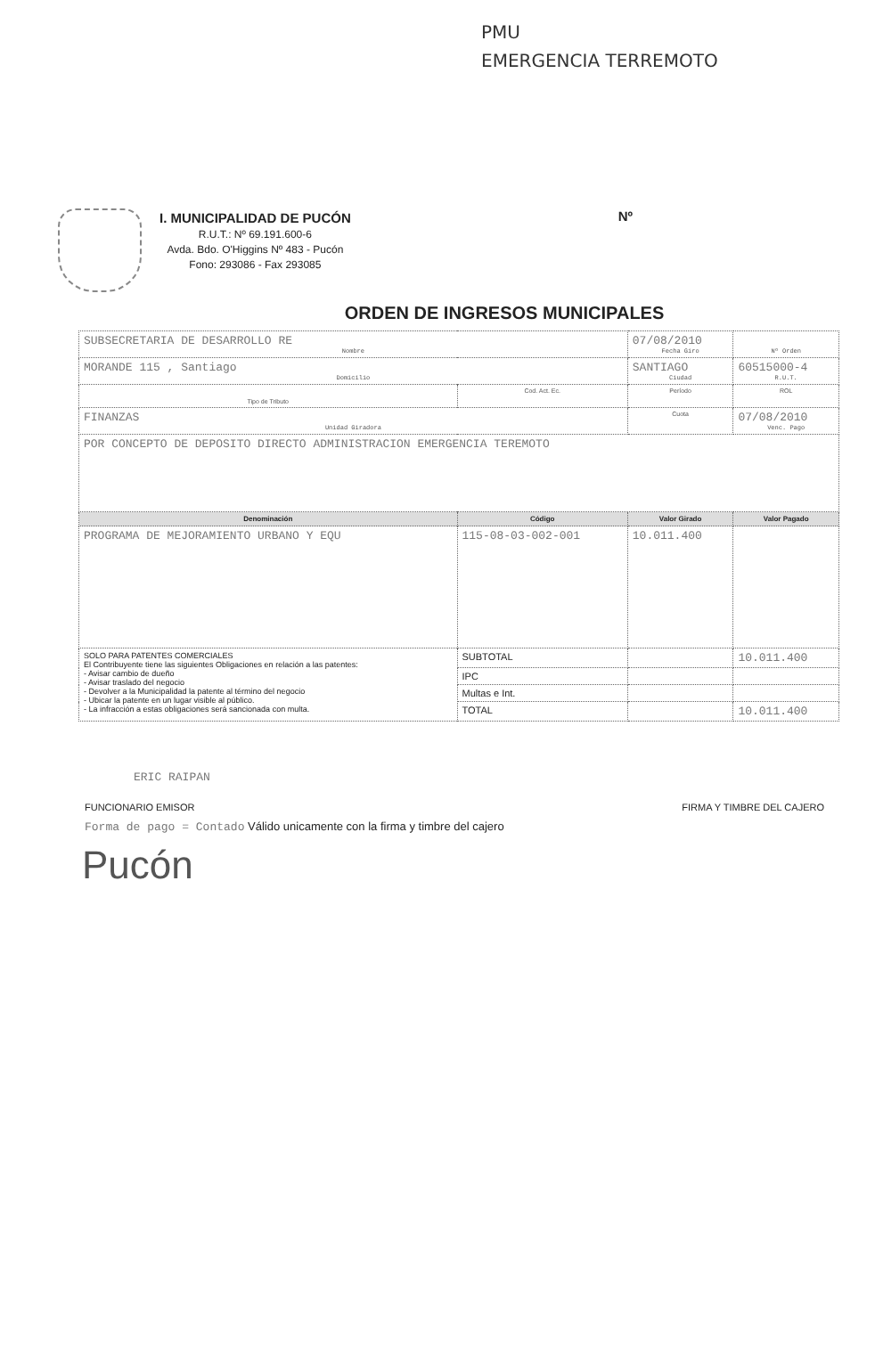PMU
EMERGENCIA TERREMOTO
I. MUNICIPALIDAD DE PUCÓN
R.U.T.: Nº 69.191.600-6
Avda. Bdo. O'Higgins Nº 483 - Pucón
Fono: 293086 - Fax 293085
Nº
ORDEN DE INGRESOS MUNICIPALES
| SUBSECRETARIA DE DESARROLLO RE Nombre | | 07/08/2010 Fecha Giro | Nº Orden |
| MORANDE 115 , Santiago Domicilio | | SANTIAGO Ciudad | 60515000-4 R.U.T. |
| Tipo de Tributo | Cod. Act. Ec. | Período | ROL |
| FINANZAS Unidad Giradora | | Cuota | 07/08/2010 Venc. Pago |
| POR CONCEPTO DE DEPOSITO DIRECTO ADMINISTRACION EMERGENCIA TEREMOTO | | | |
| Denominación | Código | Valor Girado | Valor Pagado |
| PROGRAMA DE MEJORAMIENTO URBANO Y EQU | 115-08-03-002-001 | 10.011.400 | |
| SOLO PARA PATENTES COMERCIALES El Contribuyente tiene las siguientes Obligaciones en relación a las patentes: - Avisar cambio de dueño - Avisar traslado del negocio - Devolver a la Municipalidad la patente al término del negocio - Ubicar la patente en un lugar visible al público. - La infracción a estas obligaciones será sancionada con multa. | SUBTOTAL | | 10.011.400 |
| | IPC | | |
| | Multas e Int. | | |
| | TOTAL | | 10.011.400 |
ERIC RAIPAN
FUNCIONARIO EMISOR FIRMA Y TIMBRE DEL CAJERO
Forma de pago = Contado Válido unicamente con la firma y timbre del cajero
Pucón